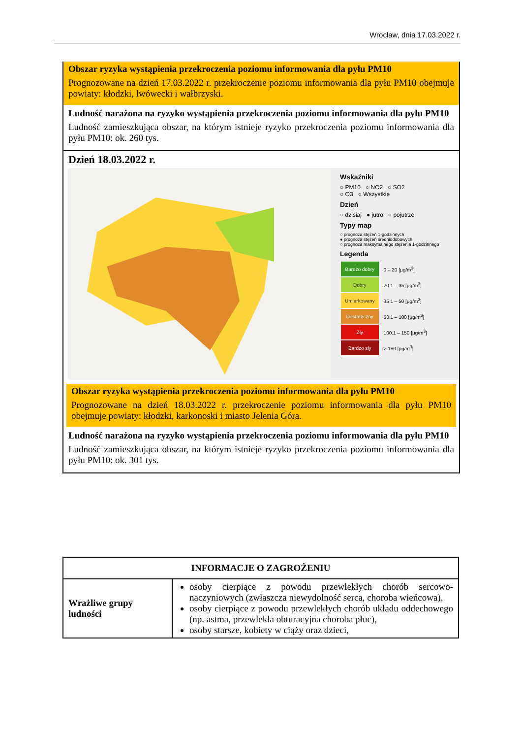Wrocław, dnia 17.03.2022 r.
Obszar ryzyka wystąpienia przekroczenia poziomu informowania dla pyłu PM10
Prognozowane na dzień 17.03.2022 r. przekroczenie poziomu informowania dla pyłu PM10 obejmuje powiaty: kłodzki, lwówecki i wałbrzyski.
Ludność narażona na ryzyko wystąpienia przekroczenia poziomu informowania dla pyłu PM10
Ludność zamieszkująca obszar, na którym istnieje ryzyko przekroczenia poziomu informowania dla pyłu PM10: ok. 260 tys.
Dzień 18.03.2022 r.
Wskaźniki
○ PM10 ○ NO2 ○ SO2
○ O3 ○ Wszystkie
Dzień
○ dzisiaj ● jutro ○ pojutrze
Typy map
○ prognoza stężeń 1-godzinnych
● prognoza stężeń średniodobowych
○ prognoza maksymalnego stężenia 1-godzinnego
Legenda
| Bardzo dobry | 0 – 20 [µg/m<sup>3</sup>] |
| Dobry | 20.1 – 35 [µg/m<sup>3</sup>] |
| Umiarkowany | 35.1 – 50 [µg/m<sup>3</sup>] |
| Dostateczny | 50.1 – 100 [µg/m<sup>3</sup>] |
| Zły | 100.1 – 150 [µg/m<sup>3</sup>] |
| Bardzo zły | > 150 [µg/m<sup>3</sup>] |
Obszar ryzyka wystąpienia przekroczenia poziomu informowania dla pyłu PM10
Prognozowane na dzień 18.03.2022 r. przekroczenie poziomu informowania dla pyłu PM10 obejmuje powiaty: kłodzki, karkonoski i miasto Jelenia Góra.
Ludność narażona na ryzyko wystąpienia przekroczenia poziomu informowania dla pyłu PM10
Ludność zamieszkująca obszar, na którym istnieje ryzyko przekroczenia poziomu informowania dla pyłu PM10: ok. 301 tys.
| INFORMACJE O ZAGROŻENIU | |
| --- | --- |
| Wrażliwe grupy ludności | osoby cierpiące z powodu przewlekłych chorób sercowo-naczyniowych (zwłaszcza niewydolność serca, choroba wieńcowa), osoby cierpiące z powodu przewlekłych chorób układu oddechowego (np. astma, przewlekła obturacyjna choroba płuc), osoby starsze, kobiety w ciąży oraz dzieci, |